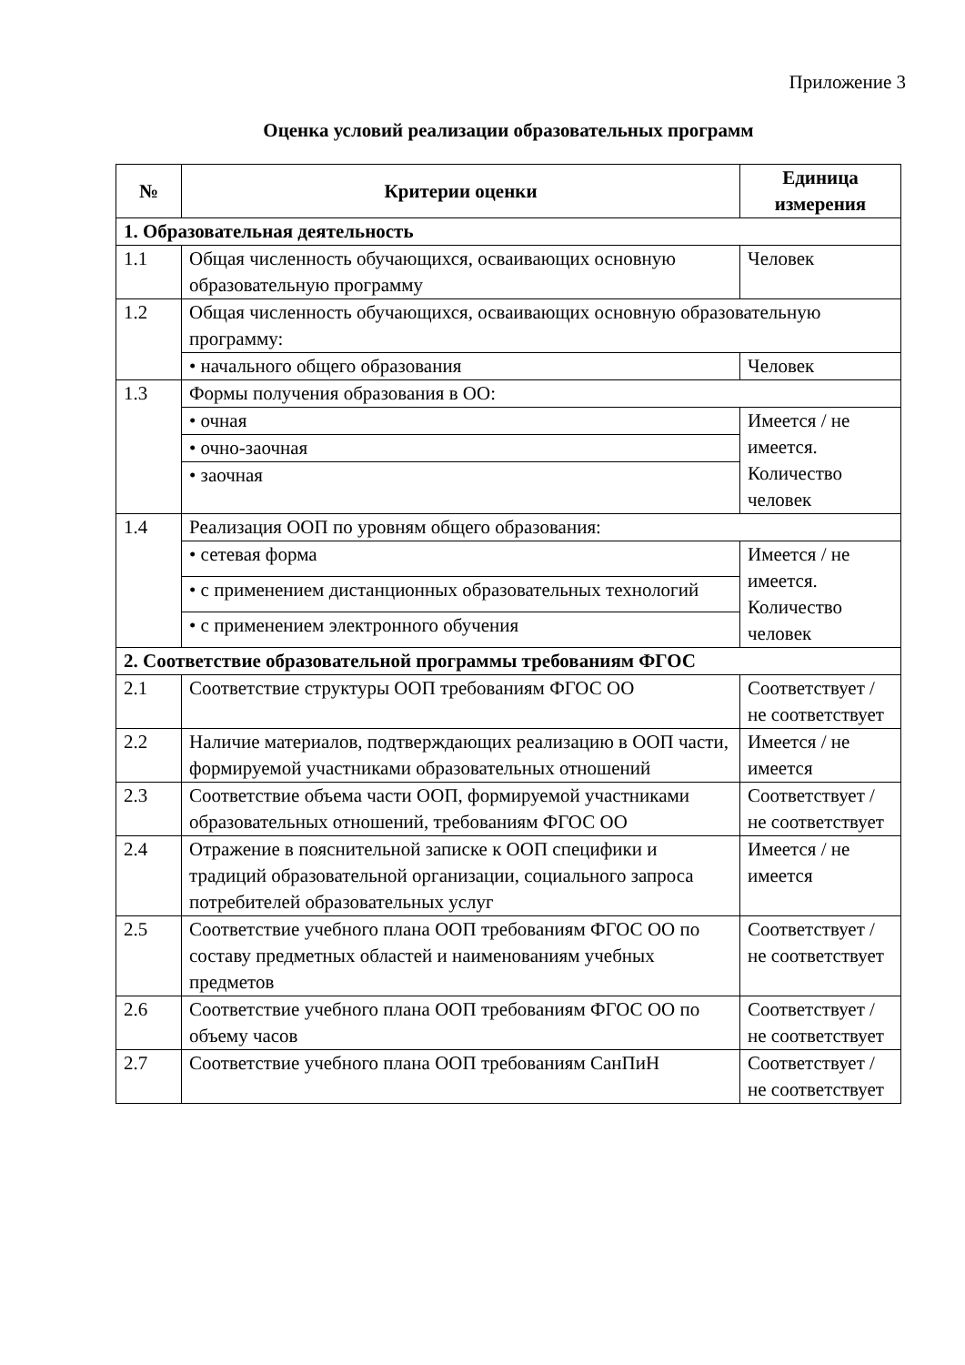Приложение 3
Оценка условий реализации образовательных программ
| № | Критерии оценки | Единица измерения |
| --- | --- | --- |
| 1. Образовательная деятельность | | |
| 1.1 | Общая численность обучающихся, осваивающих основную образовательную программу | Человек |
| 1.2 | Общая численность обучающихся, осваивающих основную образовательную программу: | |
| | • начального общего образования | Человек |
| 1.3 | Формы получения образования в ОО: | |
| | • очная | Имеется / не имеется. Количество человек |
| | • очно-заочная | |
| | • заочная | |
| 1.4 | Реализация ООП по уровням общего образования: | |
| | • сетевая форма | Имеется / не имеется. Количество человек |
| | • с применением дистанционных образовательных технологий | |
| | • с применением электронного обучения | |
| 2. Соответствие образовательной программы требованиям ФГОС | | |
| 2.1 | Соответствие структуры ООП требованиям ФГОС ОО | Соответствует / не соответствует |
| 2.2 | Наличие материалов, подтверждающих реализацию в ООП части, формируемой участниками образовательных отношений | Имеется / не имеется |
| 2.3 | Соответствие объема части ООП, формируемой участниками образовательных отношений, требованиям ФГОС ОО | Соответствует / не соответствует |
| 2.4 | Отражение в пояснительной записке к ООП специфики и традиций образовательной организации, социального запроса потребителей образовательных услуг | Имеется / не имеется |
| 2.5 | Соответствие учебного плана ООП требованиям ФГОС ОО по составу предметных областей и наименованиям учебных предметов | Соответствует / не соответствует |
| 2.6 | Соответствие учебного плана ООП требованиям ФГОС ОО по объему часов | Соответствует / не соответствует |
| 2.7 | Соответствие учебного плана ООП требованиям СанПиН | Соответствует / не соответствует |